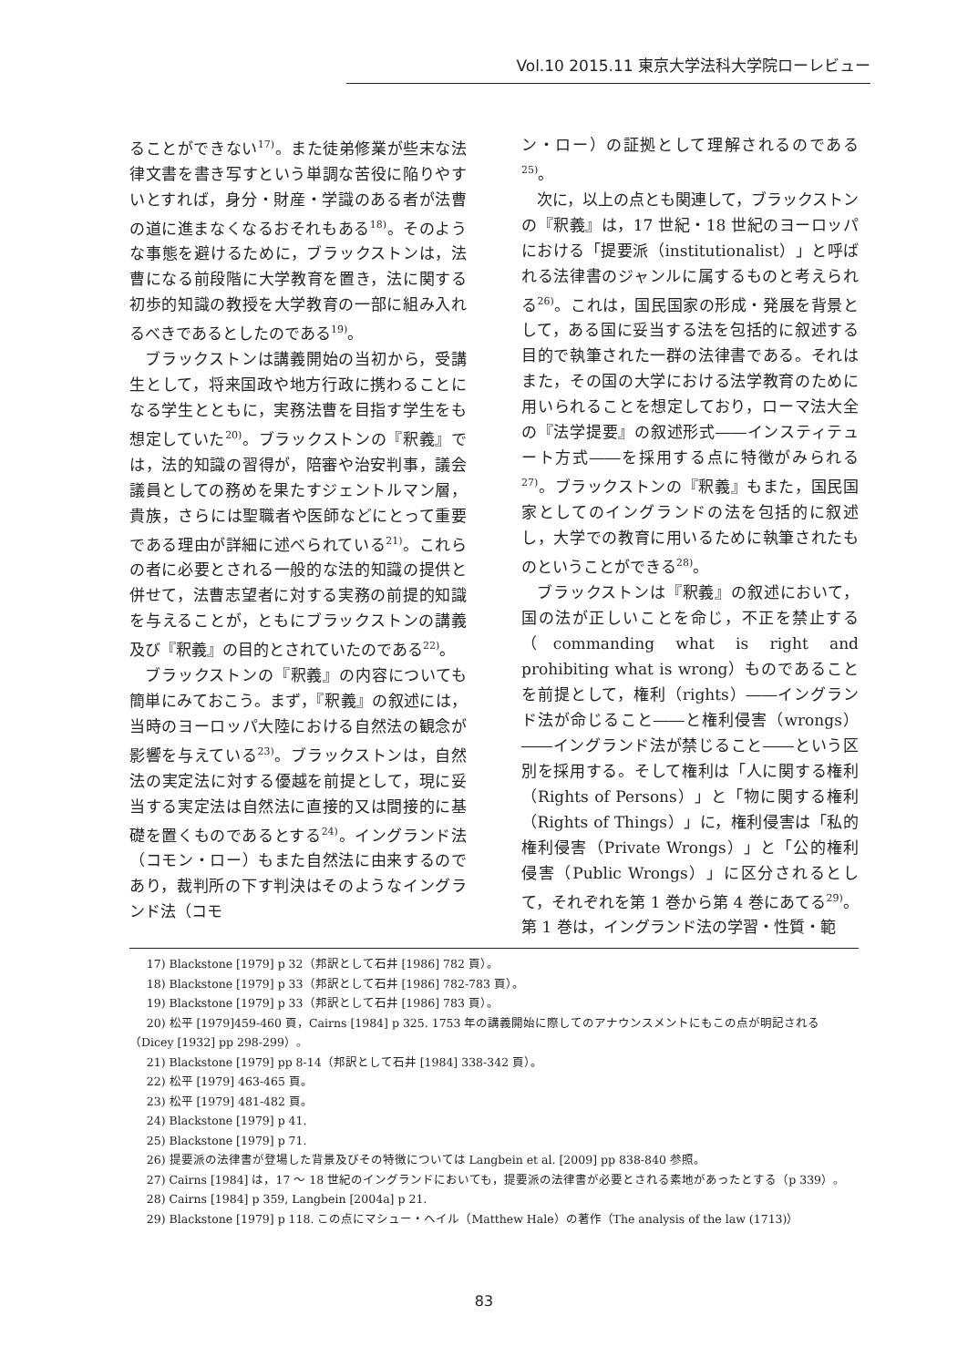Vol.10 2015.11 東京大学法科大学院ローレビュー
ることができない<sup>17)</sup>。また徒弟修業が些末な法律文書を書き写すという単調な苦役に陥りやすいとすれば，身分・財産・学識のある者が法曹の道に進まなくなるおそれもある<sup>18)</sup>。そのような事態を避けるために，ブラックストンは，法曹になる前段階に大学教育を置き，法に関する初歩的知識の教授を大学教育の一部に組み入れるべきであるとしたのである<sup>19)</sup>。
ブラックストンは講義開始の当初から，受講生として，将来国政や地方行政に携わることになる学生とともに，実務法曹を目指す学生をも想定していた<sup>20)</sup>。ブラックストンの『釈義』では，法的知識の習得が，陪審や治安判事，議会議員としての務めを果たすジェントルマン層，貴族，さらには聖職者や医師などにとって重要である理由が詳細に述べられている<sup>21)</sup>。これらの者に必要とされる一般的な法的知識の提供と併せて，法曹志望者に対する実務の前提的知識を与えることが，ともにブラックストンの講義及び『釈義』の目的とされていたのである<sup>22)</sup>。
ブラックストンの『釈義』の内容についても簡単にみておこう。まず，『釈義』の叙述には，当時のヨーロッパ大陸における自然法の観念が影響を与えている<sup>23)</sup>。ブラックストンは，自然法の実定法に対する優越を前提として，現に妥当する実定法は自然法に直接的又は間接的に基礎を置くものであるとする<sup>24)</sup>。イングランド法（コモン・ロー）もまた自然法に由来するのであり，裁判所の下す判決はそのようなイングランド法（コモ
ン・ロー）の証拠として理解されるのである<sup>25)</sup>。
次に，以上の点とも関連して，ブラックストンの『釈義』は，17 世紀・18 世紀のヨーロッパにおける「提要派（institutionalist）」と呼ばれる法律書のジャンルに属するものと考えられる<sup>26)</sup>。これは，国民国家の形成・発展を背景として，ある国に妥当する法を包括的に叙述する目的で執筆された一群の法律書である。それはまた，その国の大学における法学教育のために用いられることを想定しており，ローマ法大全の『法学提要』の叙述形式――インスティテュート方式――を採用する点に特徴がみられる<sup>27)</sup>。ブラックストンの『釈義』もまた，国民国家としてのイングランドの法を包括的に叙述し，大学での教育に用いるために執筆されたものということができる<sup>28)</sup>。
ブラックストンは『釈義』の叙述において，国の法が正しいことを命じ，不正を禁止する（commanding what is right and prohibiting what is wrong）ものであることを前提として，権利（rights）――イングランド法が命じること――と権利侵害（wrongs）――イングランド法が禁じること――という区別を採用する。そして権利は「人に関する権利（Rights of Persons）」と「物に関する権利（Rights of Things）」に，権利侵害は「私的権利侵害（Private Wrongs）」と「公的権利侵害（Public Wrongs）」に区分されるとして，それぞれを第 1 巻から第 4 巻にあてる<sup>29)</sup>。第 1 巻は，イングランド法の学習・性質・範
17) Blackstone [1979] p 32（邦訳として石井 [1986] 782 頁）。
18) Blackstone [1979] p 33（邦訳として石井 [1986] 782-783 頁）。
19) Blackstone [1979] p 33（邦訳として石井 [1986] 783 頁）。
20) 松平 [1979]459-460 頁，Cairns [1984] p 325. 1753 年の講義開始に際してのアナウンスメントにもこの点が明記される（Dicey [1932] pp 298-299）。
21) Blackstone [1979] pp 8-14（邦訳として石井 [1984] 338-342 頁）。
22) 松平 [1979] 463-465 頁。
23) 松平 [1979] 481-482 頁。
24) Blackstone [1979] p 41.
25) Blackstone [1979] p 71.
26) 提要派の法律書が登場した背景及びその特徴については Langbein et al. [2009] pp 838-840 参照。
27) Cairns [1984] は，17 ～ 18 世紀のイングランドにおいても，提要派の法律書が必要とされる素地があったとする（p 339）。
28) Cairns [1984] p 359, Langbein [2004a] p 21.
29) Blackstone [1979] p 118. この点にマシュー・ヘイル（Matthew Hale）の著作（The analysis of the law (1713)）
83